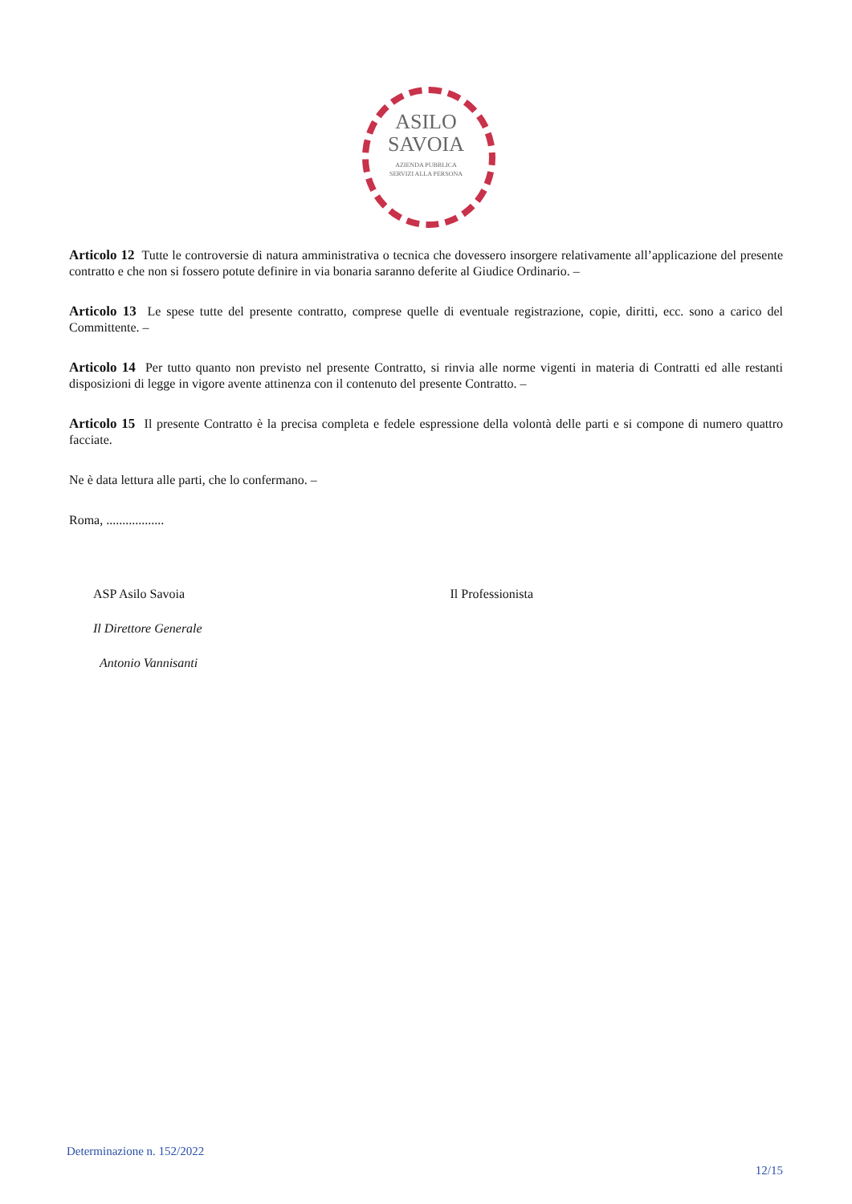ASILO
SAVOIA
AZIENDA PUBBLICA
SERVIZI ALLA PERSONA
Articolo 12 Tutte le controversie di natura amministrativa o tecnica che dovessero insorgere relativamente all’applicazione del presente contratto e che non si fossero potute definire in via bonaria saranno deferite al Giudice Ordinario. –
Articolo 13 Le spese tutte del presente contratto, comprese quelle di eventuale registrazione, copie, diritti, ecc. sono a carico del Committente. –
Articolo 14 Per tutto quanto non previsto nel presente Contratto, si rinvia alle norme vigenti in materia di Contratti ed alle restanti disposizioni di legge in vigore avente attinenza con il contenuto del presente Contratto. –
Articolo 15 Il presente Contratto è la precisa completa e fedele espressione della volontà delle parti e si compone di numero quattro facciate.
Ne è data lettura alle parti, che lo confermano. –
Roma, ..................
ASP Asilo Savoia
Il Direttore Generale
Antonio Vannisanti
Il Professionista
Determinazione n. 152/2022
12/15